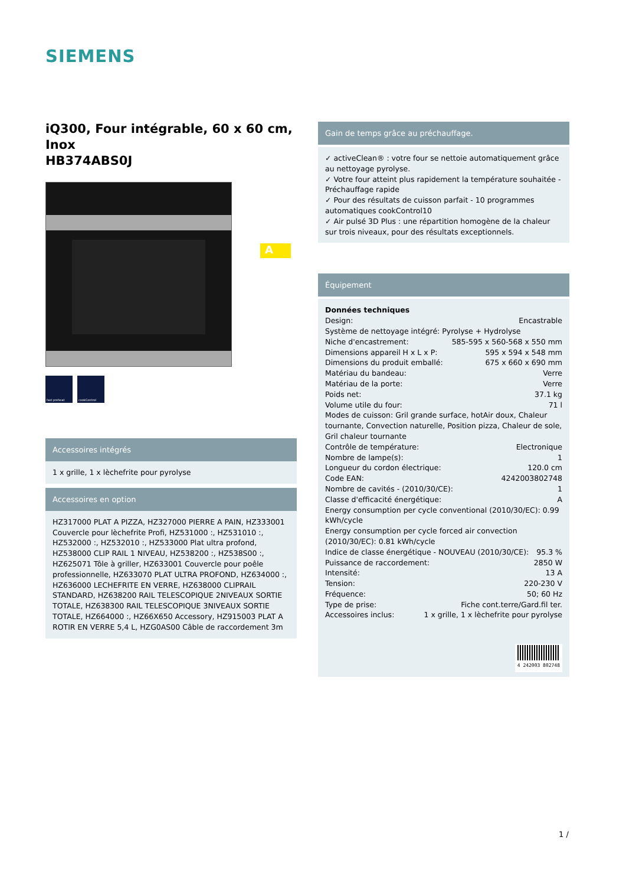SIEMENS
iQ300, Four intégrable, 60 x 60 cm, Inox
HB374ABS0J
fast preheat cookControl
Accessoires intégrés
1 x grille, 1 x lèchefrite pour pyrolyse
Accessoires en option
HZ317000 PLAT A PIZZA, HZ327000 PIERRE A PAIN, HZ333001 Couvercle pour lèchefrite Profi, HZ531000 :, HZ531010 :, HZ532000 :, HZ532010 :, HZ533000 Plat ultra profond, HZ538000 CLIP RAIL 1 NIVEAU, HZ538200 :, HZ538S00 :, HZ625071 Tôle à griller, HZ633001 Couvercle pour poêle professionnelle, HZ633070 PLAT ULTRA PROFOND, HZ634000 :, HZ636000 LECHEFRITE EN VERRE, HZ638000 CLIPRAIL STANDARD, HZ638200 RAIL TELESCOPIQUE 2NIVEAUX SORTIE TOTALE, HZ638300 RAIL TELESCOPIQUE 3NIVEAUX SORTIE TOTALE, HZ664000 :, HZ66X650 Accessory, HZ915003 PLAT A ROTIR EN VERRE 5,4 L, HZG0AS00 Câble de raccordement 3m
A
Gain de temps grâce au préchauffage.
✓ activeClean® : votre four se nettoie automatiquement grâce au nettoyage pyrolyse.
✓ Votre four atteint plus rapidement la température souhaitée - Préchauffage rapide
✓ Pour des résultats de cuisson parfait - 10 programmes automatiques cookControl10
✓ Air pulsé 3D Plus : une répartition homogène de la chaleur sur trois niveaux, pour des résultats exceptionnels.
Équipement
Données techniques
Design: Encastrable
Système de nettoyage intégré: Pyrolyse + Hydrolyse
Niche d'encastrement: 585-595 x 560-568 x 550 mm
Dimensions appareil H x L x P: 595 x 594 x 548 mm
Dimensions du produit emballé: 675 x 660 x 690 mm
Matériau du bandeau: Verre
Matériau de la porte: Verre
Poids net: 37.1 kg
Volume utile du four: 71 l
Modes de cuisson: Gril grande surface, hotAir doux, Chaleur tournante, Convection naturelle, Position pizza, Chaleur de sole, Gril chaleur tournante
Contrôle de température: Electronique
Nombre de lampe(s): 1
Longueur du cordon électrique: 120.0 cm
Code EAN: 4242003802748
Nombre de cavités - (2010/30/CE): 1
Classe d'efficacité énergétique: A
Energy consumption per cycle conventional (2010/30/EC): 0.99 kWh/cycle
Energy consumption per cycle forced air convection (2010/30/EC): 0.81 kWh/cycle
Indice de classe énergétique - NOUVEAU (2010/30/CE): 95.3 %
Puissance de raccordement: 2850 W
Intensité: 13 A
Tension: 220-230 V
Fréquence: 50; 60 Hz
Type de prise: Fiche cont.terre/Gard.fil ter.
Accessoires inclus: 1 x grille, 1 x lèchefrite pour pyrolyse
4 242003 802748
1 /